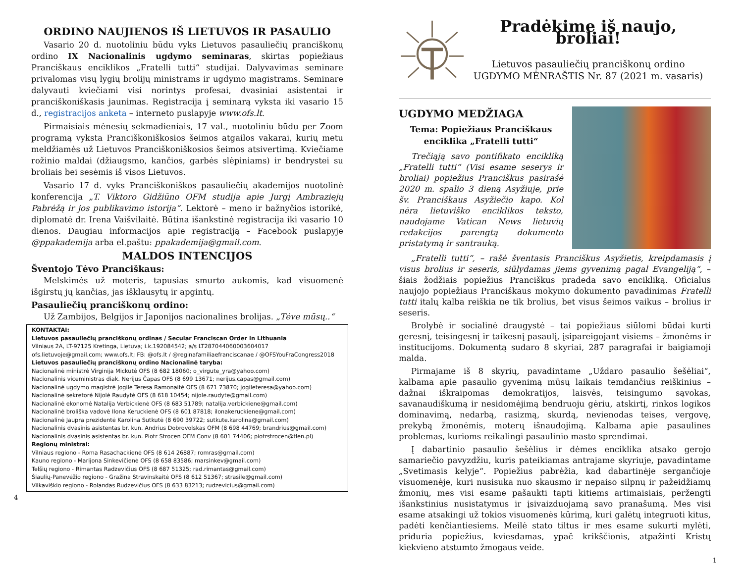ORDINO NAUJIENOS IŠ LIETUVOS IR PASAULIO
Vasario 20 d. nuotoliniu būdu vyks Lietuvos pasauliečių pranciškonų ordino IX Nacionalinis ugdymo seminaras, skirtas popiežiaus Pranciškaus enciklikos „Fratelli tutti“ studijai. Dalyvavimas seminare privalomas visų lygių brolijų ministrams ir ugdymo magistrams. Seminare dalyvauti kviečiami visi norintys profesai, dvasiniai asistentai ir pranciškoniškasis jaunimas. Registracija į seminarą vyksta iki vasario 15 d., registracijos anketa – interneto puslapyje www.ofs.lt.
Pirmaisiais mėnesių sekmadieniais, 17 val., nuotoliniu būdu per Zoom programą vyksta Pranciškoniškosios šeimos atgailos vakarai, kurių metu meldžiamės už Lietuvos Pranciškoniškosios šeimos atsivertimą. Kviečiame rožinio maldai (džiaugsmo, kančios, garbės slėpiniams) ir bendrystei su broliais bei sesėmis iš visos Lietuvos.
Vasario 17 d. vyks Pranciškoniškos pasauliečių akademijos nuotolinė konferencija „T. Viktoro Gidžiūno OFM studija apie Jurgį Ambraziejų Pabrėžą ir jos publikavimo istorija“. Lektorė – meno ir bažnyčios istorikė, diplomatė dr. Irena Vaišvilaitė. Būtina išankstinė registracija iki vasario 10 dienos. Daugiau informacijos apie registraciją – Facebook puslapyje @ppakademija arba el.paštu: ppakademija@gmail.com.
MALDOS INTENCIJOS
Šventojo Tėvo Pranciškaus:
Melskimės už moteris, tapusias smurto aukomis, kad visuomenė išgirstų jų kančias, jas išklausytų ir apgintų.
Pasauliečių pranciškonų ordino:
Už Zambijos, Belgijos ir Japonijos nacionalines brolijas. „Tėve mūsų..“
KONTAKTAI:
Lietuvos pasauliečių pranciškonų ordinas / Secular Franciscan Order in Lithuania
Vilniaus 2A, LT-97125 Kretinga, Lietuva; i.k.192084542; a/s LT287044060003604017
ofs.lietuvoje@gmail.com; www.ofs.lt; FB: @ofs.lt / @reginafamiliaefranciscanae / @OFSYouFraCongress2018
Lietuvos pasauliečių pranciškonų ordino Nacionalinė taryba:
Nacionalinė ministrė Virginija Mickutė OFS (8 682 18060; o_virgute_yra@yahoo.com)
Nacionalinis viceministras diak. Nerijus Čapas OFS (8 699 13671; nerijus.capas@gmail.com)
Nacionalinė ugdymo magistrė Jogilė Teresa Ramonaitė OFS (8 671 73870; jogileteresa@yahoo.com)
Nacionalinė sekretorė Nijolė Raudytė OFS (8 618 10454; nijole.raudyte@gmail.com)
Nacionalinė ekonomė Natalija Verbickienė OFS (8 683 51789; natalija.verbickiene@gmail.com)
Nacionalinė broliška vadovė Ilona Keruckienė OFS (8 601 87818; ilonakeruckiene@gmail.com)
Nacionalinė Jaupra prezidentė Karolina Sutkutė (8 690 39722; sutkute.karolina@gmail.com)
Nacionalinis dvasinis asistentas br. kun. Andrius Dobrovolskas OFM (8 698 44769; brandrius@gmail.com)
Nacionalinis dvasinis asistentas br. kun. Piotr Strocen OFM Conv (8 601 74406; piotrstrocen@tlen.pl)
Regionų ministrai:
Vilniaus regiono - Roma Rasachackienė OFS (8 614 26887; romras@gmail.com)
Kauno regiono - Marijona Sinkevičienė OFS (8 658 83586; marsinkev@gmail.com)
Telšių regiono - Rimantas Radzevičius OFS (8 687 51325; rad.rimantas@gmail.com)
Šiaulių-Panevėžio regiono - Gražina Stravinskaitė OFS (8 612 51367; strasile@gmail.com)
Vilkaviškio regiono - Rolandas Rudzevičius OFS (8 633 83213; rudzevicius@gmail.com)
4
Pradėkime iš naujo, broliai!
Lietuvos pasauliečių pranciškonų ordino
UGDYMO MĖNRAŠTIS Nr. 87 (2021 m. vasaris)
UGDYMO MEDŽIAGA
Tema: Popiežiaus Pranciškaus
enciklika „Fratelli tutti“
Trečiąją savo pontifikato encikliką „Fratelli tutti“ (Visi esame seserys ir broliai) popiežius Pranciškus pasirašė 2020 m. spalio 3 dieną Asyžiuje, prie šv. Pranciškaus Asyžiečio kapo. Kol nėra lietuviško enciklikos teksto, naudojame Vatican News lietuvių redakcijos parengtą dokumento pristatymą ir santrauką.
„Fratelli tutti“, – rašė šventasis Pranciškus Asyžietis, kreipdamasis į visus brolius ir seseris, siūlydamas jiems gyvenimą pagal Evangeliją“, – šiais žodžiais popiežius Pranciškus pradeda savo encikliką. Oficialus naujojo popiežiaus Pranciškaus mokymo dokumento pavadinimas Fratelli tutti italų kalba reiškia ne tik brolius, bet visus šeimos vaikus – brolius ir seseris.
Brolybė ir socialinė draugystė – tai popiežiaus siūlomi būdai kurti geresnį, teisingesnį ir taikesnį pasaulį, įsipareigojant visiems – žmonėms ir institucijoms. Dokumentą sudaro 8 skyriai, 287 paragrafai ir baigiamoji malda.
Pirmajame iš 8 skyrių, pavadintame „Uždaro pasaulio šešėliai“, kalbama apie pasaulio gyvenimą mūsų laikais temdančius reiškinius – dažnai iškraipomas demokratijos, laisvės, teisingumo sąvokas, savanaudiškumą ir nesidomėjimą bendruoju gėriu, atskirtį, rinkos logikos dominavimą, nedarbą, rasizmą, skurdą, nevienodas teises, vergovę, prekybą žmonėmis, moterų išnaudojimą. Kalbama apie pasaulines problemas, kurioms reikalingi pasaulinio masto sprendimai.
Į dabartinio pasaulio šešėlius ir dėmes enciklika atsako gerojo samariečio pavyzdžiu, kuris pateikiamas antrajame skyriuje, pavadintame „Svetimasis kelyje“. Popiežius pabrėžia, kad dabartinėje sergančioje visuomenėje, kuri nusisuka nuo skausmo ir nepaiso silpnų ir pažeidžiamų žmonių, mes visi esame pašaukti tapti kitiems artimaisiais, peržengti išankstinius nusistatymus ir įsivaizduojamą savo pranašumą. Mes visi esame atsakingi už tokios visuomenės kūrimą, kuri galėtų integruoti kitus, padėti kenčiantiesiems. Meilė stato tiltus ir mes esame sukurti mylėti, priduria popiežius, kviesdamas, ypač krikščionis, atpažinti Kristų kiekvieno atstumto žmogaus veide.
1